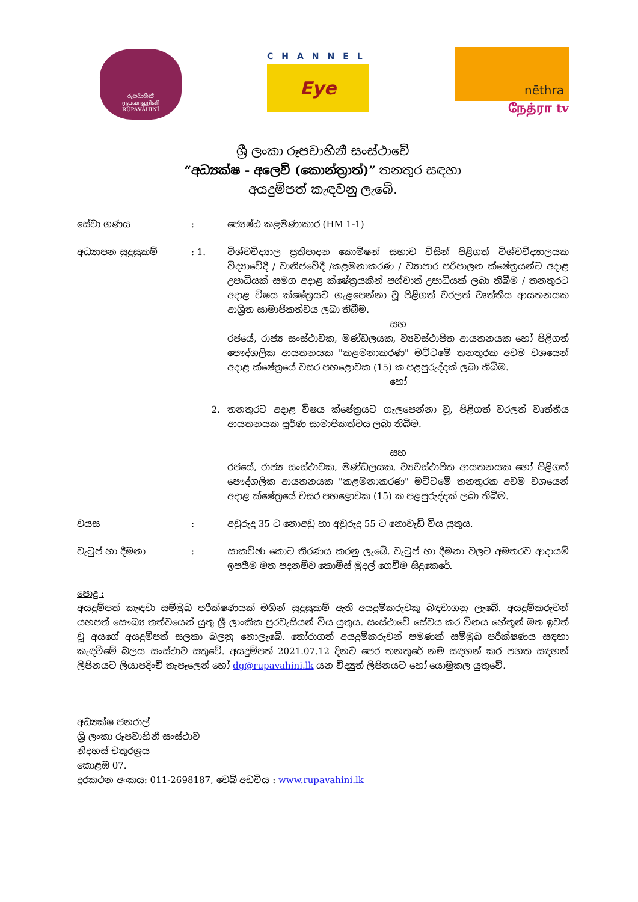රූපවාහිනී
ரூபவாஹினி
RŪPAVĀHINĪ
CHANNEL
Eye
nēthra
நேத்ரா tv
ශ්‍රී ලංකා රූපවාහිනී සංස්ථාවේ
“අධ්‍යක්ෂ - අලෙවි (කොන්ත්‍රාත්)” තනතුර සඳහා
අයදුම්පත් කැඳවනු ලැබේ.
සේවා ගණය : ජ්‍යෙෂ්ඨ කළමණාකාර (HM 1-1)
අධ්‍යාපන සුදුසුකම් : 1. විශ්වවිද්‍යාල ප්‍රතිපාදන කොමිෂන් සභාව විසින් පිළිගත් විශ්වවිද්‍යාලයක විද්‍යාවේදී / වානිජවේදී /කළමනාකරණ / ව්‍යාපාර පරිපාලන ක්ෂේත්‍රයන්ට අදාළ උපාධියක් සමග අදාළ ක්ෂේත්‍රයකින් පශ්චාත් උපාධියක් ලබා තිබීම / තනතුරට අදාළ විෂය ක්ෂේත්‍රයට ගැළපෙන්නා වූ පිළිගත් වරලත් වෘත්තීය ආයතනයක ආශ්‍රිත සාමාජිකත්වය ලබා තිබීම.
සහ
රජයේ, රාජ්‍ය සංස්ථාවක, මණ්ඩලයක, ව්‍යවස්ථාපිත ආයතනයක හෝ පිළිගත් පෞද්ගලික ආයතනයක "කළමනාකරණ" මට්ටමේ තනතුරක අවම වශයෙන් අදාළ ක්ෂේත්‍රයේ වසර පහළොවක (15) ක පළපුරුද්දක් ලබා තිබීම.
හෝ
2. තනතුරට අදාළ විෂය ක්ෂේත්‍රයට ගැලපෙන්නා වූ, පිළිගත් වරලත් වෘත්තීය ආයතනයක පූර්ණ සාමාජිකත්වය ලබා තිබීම.
සහ
රජයේ, රාජ්‍ය සංස්ථාවක, මණ්ඩලයක, ව්‍යවස්ථාපිත ආයතනයක හෝ පිළිගත් පෞද්ගලික ආයතනයක "කළමනාකරණ" මට්ටමේ තනතුරක අවම වශයෙන් අදාළ ක්ෂේත්‍රයේ වසර පහළොවක (15) ක පළපුරුද්දක් ලබා තිබීම.
වයස : අවුරුදු 35 ට නොඅඩු හා අවුරුදු 55 ට නොවැඩි විය යුතුය.
වැටුප් හා දීමනා : සාකච්ඡා කොට තීරණය කරනු ලැබේ. වැටුප් හා දීමනා වලට අමතරව ආදායම් ඉපයීම මත පදනම්ව කොමිස් මුදල් ගෙවීම සිදුකෙරේ.
පොදු :
අයදුම්පත් කැඳවා සම්මුඛ පරීක්ෂණයක් මගින් සුදුසුකම් ඇති අයදුම්කරුවකු බඳවාගනු ලැබේ. අයදුම්කරුවන් යහපත් සෞඛ්‍ය තත්වයෙන් යුතු ශ්‍රී ලාංකික පුරවැසියන් විය යුතුය. සංස්ථාවේ සේවය කර විනය හේතූන් මත ඉවත් වූ අයගේ අයදුම්පත් සලකා බලනු නොලැබේ. තෝරාගත් අයදුම්කරුවන් පමණක් සම්මුඛ පරීක්ෂණය සඳහා කැඳවීමේ බලය සංස්ථාව සතුවේ. අයදුම්පත් 2021.07.12 දිනට පෙර තනතුරේ නම සඳහන් කර පහත සඳහන් ලිපිනයට ලියාපදිංචි තැපෑලෙන් හෝ dg@rupavahini.lk යන විද්‍යුත් ලිපිනයට හෝ යොමුකල යුතුවේ.
අධ්‍යක්ෂ ජනරාල්
ශ්‍රී ලංකා රූපවාහිනී සංස්ථාව
නිදහස් චතුරශ්‍රය
කොළඹ 07.
දුරකථන අංකය: 011-2698187, වෙබ් අඩවිය : www.rupavahini.lk